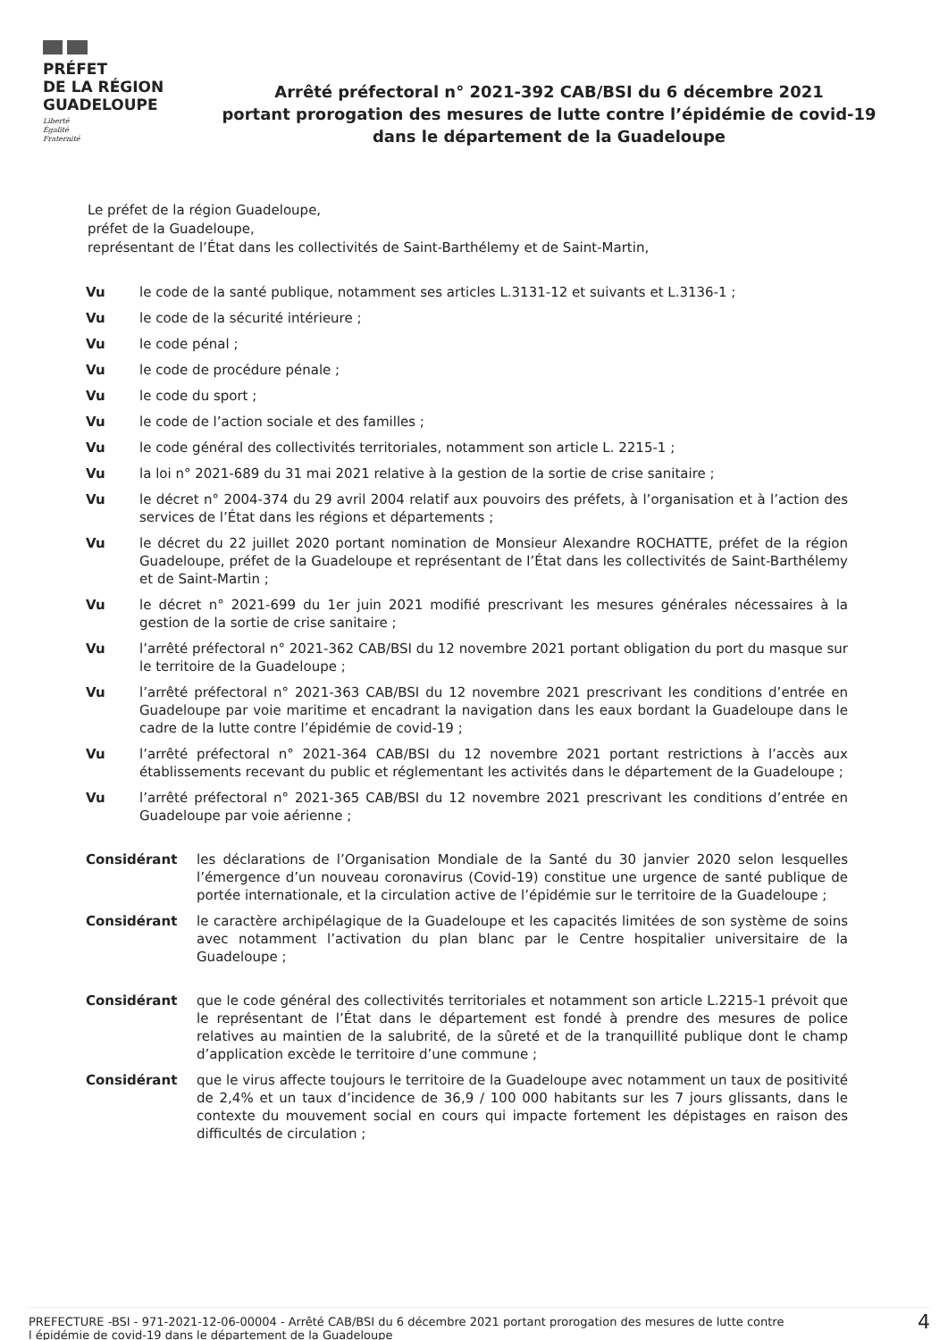PRÉFET
DE LA RÉGION
GUADELOUPE
Liberté
Égalité
Fraternité
Arrêté préfectoral n° 2021-392 CAB/BSI du 6 décembre 2021
portant prorogation des mesures de lutte contre l’épidémie de covid-19
dans le département de la Guadeloupe
Le préfet de la région Guadeloupe,
préfet de la Guadeloupe,
représentant de l’État dans les collectivités de Saint-Barthélemy et de Saint-Martin,
Vu le code de la santé publique, notamment ses articles L.3131-12 et suivants et L.3136-1 ;
Vu le code de la sécurité intérieure ;
Vu le code pénal ;
Vu le code de procédure pénale ;
Vu le code du sport ;
Vu le code de l’action sociale et des familles ;
Vu le code général des collectivités territoriales, notamment son article L. 2215-1 ;
Vu la loi n° 2021-689 du 31 mai 2021 relative à la gestion de la sortie de crise sanitaire ;
Vu le décret n° 2004-374 du 29 avril 2004 relatif aux pouvoirs des préfets, à l’organisation et à l’action des services de l’État dans les régions et départements ;
Vu le décret du 22 juillet 2020 portant nomination de Monsieur Alexandre ROCHATTE, préfet de la région Guadeloupe, préfet de la Guadeloupe et représentant de l’État dans les collectivités de Saint-Barthélemy et de Saint-Martin ;
Vu le décret n° 2021-699 du 1er juin 2021 modifié prescrivant les mesures générales nécessaires à la gestion de la sortie de crise sanitaire ;
Vu l’arrêté préfectoral n° 2021-362 CAB/BSI du 12 novembre 2021 portant obligation du port du masque sur le territoire de la Guadeloupe ;
Vu l’arrêté préfectoral n° 2021-363 CAB/BSI du 12 novembre 2021 prescrivant les conditions d’entrée en Guadeloupe par voie maritime et encadrant la navigation dans les eaux bordant la Guadeloupe dans le cadre de la lutte contre l’épidémie de covid-19 ;
Vu l’arrêté préfectoral n° 2021-364 CAB/BSI du 12 novembre 2021 portant restrictions à l’accès aux établissements recevant du public et réglementant les activités dans le département de la Guadeloupe ;
Vu l’arrêté préfectoral n° 2021-365 CAB/BSI du 12 novembre 2021 prescrivant les conditions d’entrée en Guadeloupe par voie aérienne ;
Considérant les déclarations de l’Organisation Mondiale de la Santé du 30 janvier 2020 selon lesquelles l’émergence d’un nouveau coronavirus (Covid-19) constitue une urgence de santé publique de portée internationale, et la circulation active de l’épidémie sur le territoire de la Guadeloupe ;
Considérant le caractère archipélagique de la Guadeloupe et les capacités limitées de son système de soins avec notamment l’activation du plan blanc par le Centre hospitalier universitaire de la Guadeloupe ;
Considérant que le code général des collectivités territoriales et notamment son article L.2215-1 prévoit que le représentant de l’État dans le département est fondé à prendre des mesures de police relatives au maintien de la salubrité, de la sûreté et de la tranquillité publique dont le champ d’application excède le territoire d’une commune ;
Considérant que le virus affecte toujours le territoire de la Guadeloupe avec notamment un taux de positivité de 2,4% et un taux d’incidence de 36,9 / 100 000 habitants sur les 7 jours glissants, dans le contexte du mouvement social en cours qui impacte fortement les dépistages en raison des difficultés de circulation ;
PREFECTURE -BSI - 971-2021-12-06-00004 - Arrêté CAB/BSI du 6 décembre 2021 portant prorogation des mesures de lutte contre
l épidémie de covid-19 dans le département de la Guadeloupe 4